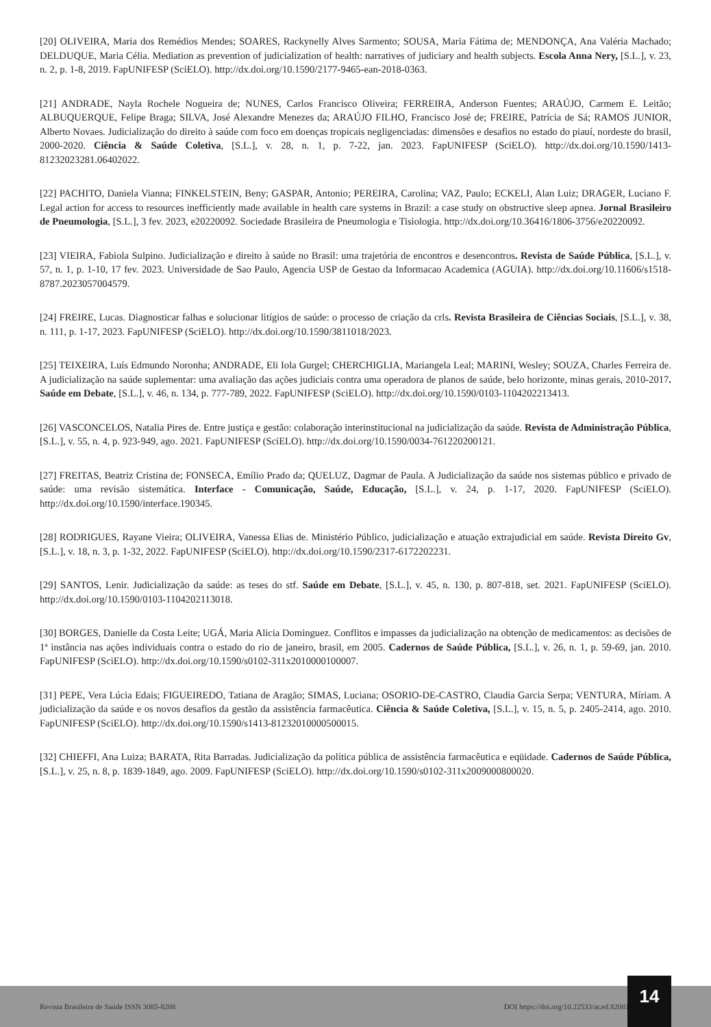[20] OLIVEIRA, Maria dos Remédios Mendes; SOARES, Rackynelly Alves Sarmento; SOUSA, Maria Fátima de; MENDONÇA, Ana Valéria Machado; DELDUQUE, Maria Célia. Mediation as prevention of judicialization of health: narratives of judiciary and health subjects. Escola Anna Nery, [S.L.], v. 23, n. 2, p. 1-8, 2019. FapUNIFESP (SciELO). http://dx.doi.org/10.1590/2177-9465-ean-2018-0363.
[21] ANDRADE, Nayla Rochele Nogueira de; NUNES, Carlos Francisco Oliveira; FERREIRA, Anderson Fuentes; ARAÚJO, Carmem E. Leitão; ALBUQUERQUE, Felipe Braga; SILVA, José Alexandre Menezes da; ARAÚJO FILHO, Francisco José de; FREIRE, Patrícia de Sá; RAMOS JUNIOR, Alberto Novaes. Judicialização do direito à saúde com foco em doenças tropicais negligenciadas: dimensões e desafios no estado do piauí, nordeste do brasil, 2000-2020. Ciência & Saúde Coletiva, [S.L.], v. 28, n. 1, p. 7-22, jan. 2023. FapUNIFESP (SciELO). http://dx.doi.org/10.1590/1413-81232023281.06402022.
[22] PACHITO, Daniela Vianna; FINKELSTEIN, Beny; GASPAR, Antonio; PEREIRA, Carolina; VAZ, Paulo; ECKELI, Alan Luiz; DRAGER, Luciano F. Legal action for access to resources inefficiently made available in health care systems in Brazil: a case study on obstructive sleep apnea. Jornal Brasileiro de Pneumologia, [S.L.], 3 fev. 2023, e20220092. Sociedade Brasileira de Pneumologia e Tisiologia. http://dx.doi.org/10.36416/1806-3756/e20220092.
[23] VIEIRA, Fabiola Sulpino. Judicialização e direito à saúde no Brasil: uma trajetória de encontros e desencontros. Revista de Saúde Pública, [S.L.], v. 57, n. 1, p. 1-10, 17 fev. 2023. Universidade de Sao Paulo, Agencia USP de Gestao da Informacao Academica (AGUIA). http://dx.doi.org/10.11606/s1518-8787.2023057004579.
[24] FREIRE, Lucas. Diagnosticar falhas e solucionar litígios de saúde: o processo de criação da crls. Revista Brasileira de Ciências Sociais, [S.L.], v. 38, n. 111, p. 1-17, 2023. FapUNIFESP (SciELO). http://dx.doi.org/10.1590/3811018/2023.
[25] TEIXEIRA, Luís Edmundo Noronha; ANDRADE, Eli Iola Gurgel; CHERCHIGLIA, Mariangela Leal; MARINI, Wesley; SOUZA, Charles Ferreira de. A judicialização na saúde suplementar: uma avaliação das ações judiciais contra uma operadora de planos de saúde, belo horizonte, minas gerais, 2010-2017. Saúde em Debate, [S.L.], v. 46, n. 134, p. 777-789, 2022. FapUNIFESP (SciELO). http://dx.doi.org/10.1590/0103-1104202213413.
[26] VASCONCELOS, Natalia Pires de. Entre justiça e gestão: colaboração interinstitucional na judicialização da saúde. Revista de Administração Pública, [S.L.], v. 55, n. 4, p. 923-949, ago. 2021. FapUNIFESP (SciELO). http://dx.doi.org/10.1590/0034-761220200121.
[27] FREITAS, Beatriz Cristina de; FONSECA, Emílio Prado da; QUELUZ, Dagmar de Paula. A Judicialização da saúde nos sistemas público e privado de saúde: uma revisão sistemática. Interface - Comunicação, Saúde, Educação, [S.L.], v. 24, p. 1-17, 2020. FapUNIFESP (SciELO). http://dx.doi.org/10.1590/interface.190345.
[28] RODRIGUES, Rayane Vieira; OLIVEIRA, Vanessa Elias de. Ministério Público, judicialização e atuação extrajudicial em saúde. Revista Direito Gv, [S.L.], v. 18, n. 3, p. 1-32, 2022. FapUNIFESP (SciELO). http://dx.doi.org/10.1590/2317-6172202231.
[29] SANTOS, Lenir. Judicialização da saúde: as teses do stf. Saúde em Debate, [S.L.], v. 45, n. 130, p. 807-818, set. 2021. FapUNIFESP (SciELO). http://dx.doi.org/10.1590/0103-1104202113018.
[30] BORGES, Danielle da Costa Leite; UGÁ, Maria Alicia Dominguez. Conflitos e impasses da judicialização na obtenção de medicamentos: as decisões de 1ª instância nas ações individuais contra o estado do rio de janeiro, brasil, em 2005. Cadernos de Saúde Pública, [S.L.], v. 26, n. 1, p. 59-69, jan. 2010. FapUNIFESP (SciELO). http://dx.doi.org/10.1590/s0102-311x2010000100007.
[31] PEPE, Vera Lúcia Edais; FIGUEIREDO, Tatiana de Aragão; SIMAS, Luciana; OSORIO-DE-CASTRO, Claudia Garcia Serpa; VENTURA, Míriam. A judicialização da saúde e os novos desafios da gestão da assistência farmacêutica. Ciência & Saúde Coletiva, [S.L.], v. 15, n. 5, p. 2405-2414, ago. 2010. FapUNIFESP (SciELO). http://dx.doi.org/10.1590/s1413-81232010000500015.
[32] CHIEFFI, Ana Luiza; BARATA, Rita Barradas. Judicialização da política pública de assistência farmacêutica e eqüidade. Cadernos de Saúde Pública, [S.L.], v. 25, n. 8, p. 1839-1849, ago. 2009. FapUNIFESP (SciELO). http://dx.doi.org/10.1590/s0102-311x2009000800020.
Revista Brasileira de Saúde ISSN 3085-8208 DOI https://doi.org/10.22533/at.ed.82081325070814
14